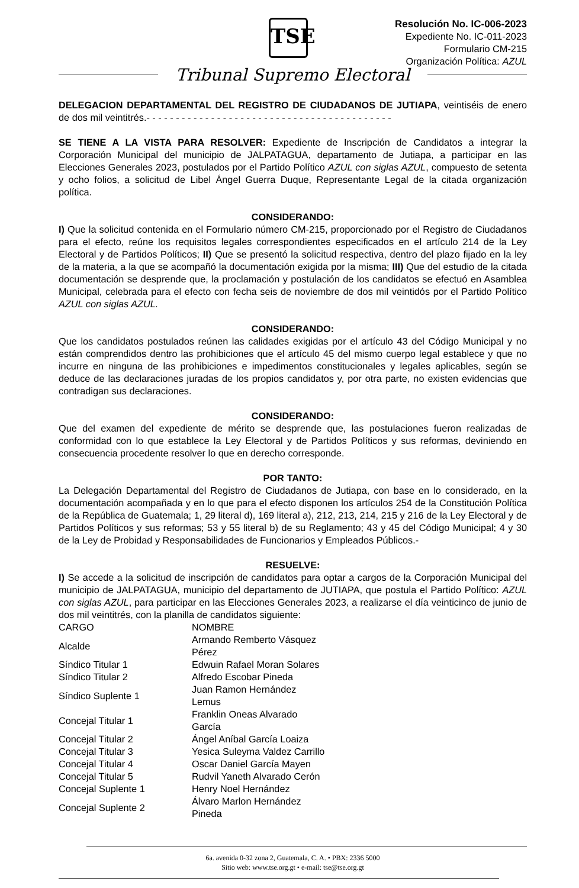TSE
Resolución No. IC-006-2023
Expediente No. IC-011-2023
Formulario CM-215
Organización Política: AZUL
Tribunal Supremo Electoral
DELEGACION DEPARTAMENTAL DEL REGISTRO DE CIUDADANOS DE JUTIAPA, veintiséis de enero de dos mil veintitrés.- - - - - - - - - - - - - - - - - - - - - - - - - - - - - - - - - - - - - - - - - -
SE TIENE A LA VISTA PARA RESOLVER: Expediente de Inscripción de Candidatos a integrar la Corporación Municipal del municipio de JALPATAGUA, departamento de Jutiapa, a participar en las Elecciones Generales 2023, postulados por el Partido Político AZUL con siglas AZUL, compuesto de setenta y ocho folios, a solicitud de Libel Ángel Guerra Duque, Representante Legal de la citada organización política.
CONSIDERANDO:
I) Que la solicitud contenida en el Formulario número CM-215, proporcionado por el Registro de Ciudadanos para el efecto, reúne los requisitos legales correspondientes especificados en el artículo 214 de la Ley Electoral y de Partidos Políticos; II) Que se presentó la solicitud respectiva, dentro del plazo fijado en la ley de la materia, a la que se acompañó la documentación exigida por la misma; III) Que del estudio de la citada documentación se desprende que, la proclamación y postulación de los candidatos se efectuó en Asamblea Municipal, celebrada para el efecto con fecha seis de noviembre de dos mil veintidós por el Partido Político AZUL con siglas AZUL.
CONSIDERANDO:
Que los candidatos postulados reúnen las calidades exigidas por el artículo 43 del Código Municipal y no están comprendidos dentro las prohibiciones que el artículo 45 del mismo cuerpo legal establece y que no incurre en ninguna de las prohibiciones e impedimentos constitucionales y legales aplicables, según se deduce de las declaraciones juradas de los propios candidatos y, por otra parte, no existen evidencias que contradigan sus declaraciones.
CONSIDERANDO:
Que del examen del expediente de mérito se desprende que, las postulaciones fueron realizadas de conformidad con lo que establece la Ley Electoral y de Partidos Políticos y sus reformas, deviniendo en consecuencia procedente resolver lo que en derecho corresponde.
POR TANTO:
La Delegación Departamental del Registro de Ciudadanos de Jutiapa, con base en lo considerado, en la documentación acompañada y en lo que para el efecto disponen los artículos 254 de la Constitución Política de la República de Guatemala; 1, 29 literal d), 169 literal a), 212, 213, 214, 215 y 216 de la Ley Electoral y de Partidos Políticos y sus reformas; 53 y 55 literal b) de su Reglamento; 43 y 45 del Código Municipal; 4 y 30 de la Ley de Probidad y Responsabilidades de Funcionarios y Empleados Públicos.-
RESUELVE:
I) Se accede a la solicitud de inscripción de candidatos para optar a cargos de la Corporación Municipal del municipio de JALPATAGUA, municipio del departamento de JUTIAPA, que postula el Partido Político: AZUL con siglas AZUL, para participar en las Elecciones Generales 2023, a realizarse el día veinticinco de junio de dos mil veintitrés, con la planilla de candidatos siguiente:
| CARGO | NOMBRE |
| Alcalde | Armando Remberto Vásquez Pérez |
| Síndico Titular 1 | Edwuin Rafael Moran Solares |
| Síndico Titular 2 | Alfredo Escobar Pineda |
| Síndico Suplente 1 | Juan Ramon Hernández Lemus |
| Concejal Titular 1 | Franklin Oneas Alvarado García |
| Concejal Titular 2 | Ángel Aníbal García Loaiza |
| Concejal Titular 3 | Yesica Suleyma Valdez Carrillo |
| Concejal Titular 4 | Oscar Daniel García Mayen |
| Concejal Titular 5 | Rudvil Yaneth Alvarado Cerón |
| Concejal Suplente 1 | Henry Noel Hernández |
| Concejal Suplente 2 | Álvaro Marlon Hernández Pineda |
6a. avenida 0-32 zona 2, Guatemala, C. A. • PBX: 2336 5000
Sitio web: www.tse.org.gt • e-mail: tse@tse.org.gt